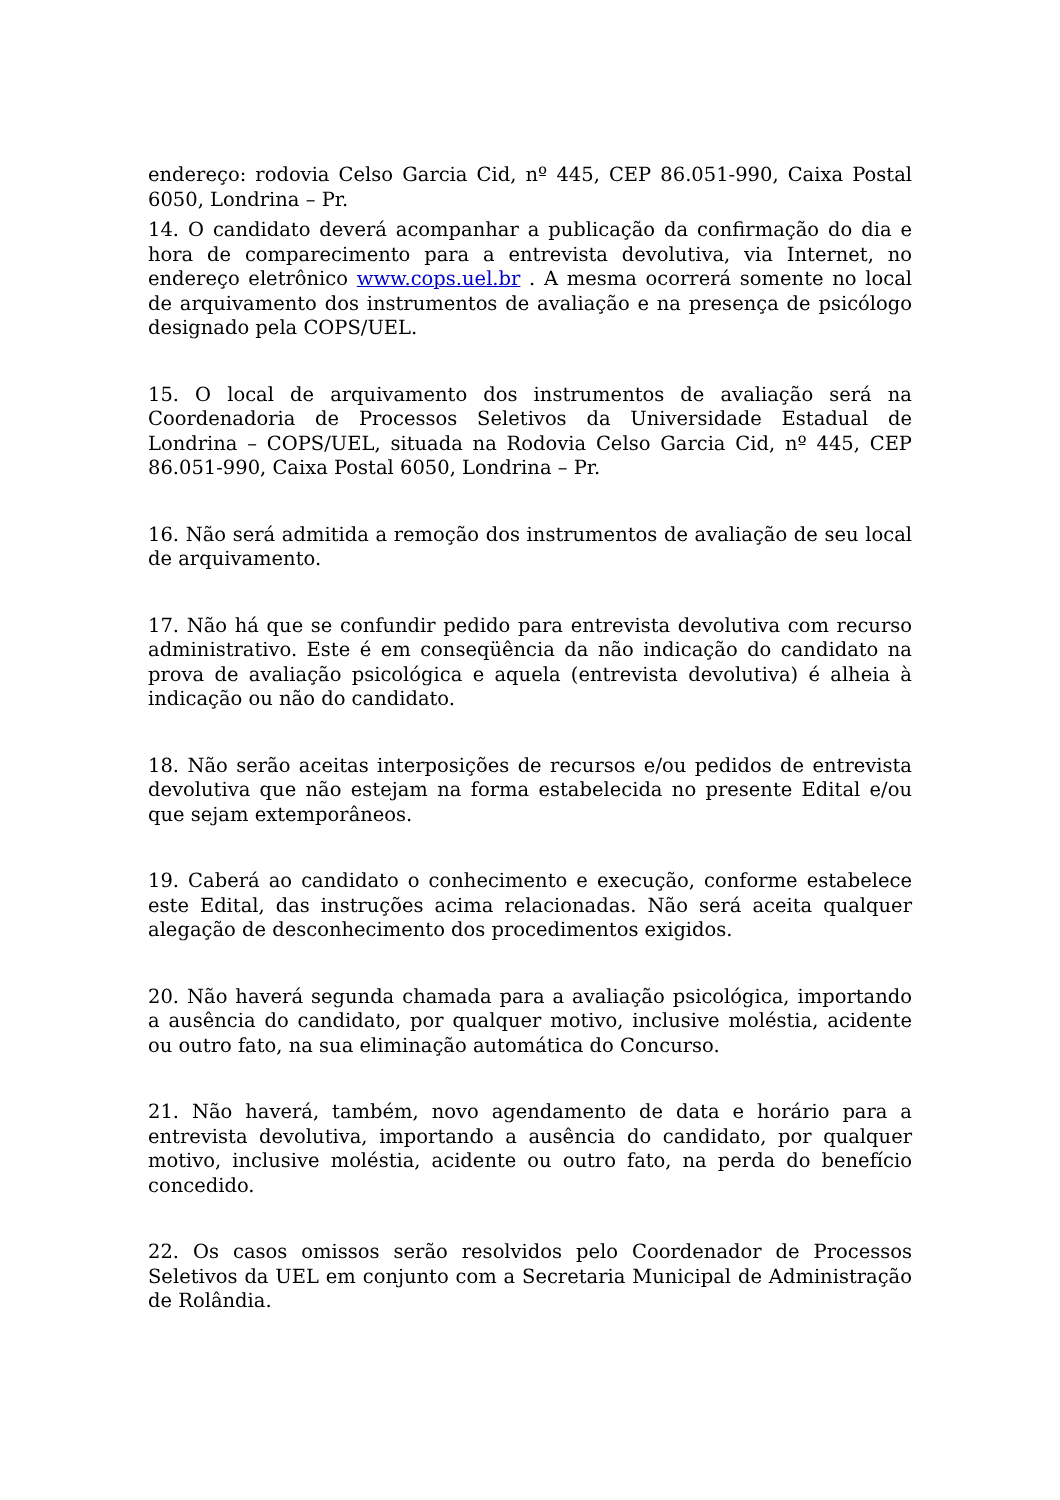endereço: rodovia Celso Garcia Cid, nº 445, CEP 86.051-990, Caixa Postal 6050, Londrina – Pr.
14. O candidato deverá acompanhar a publicação da confirmação do dia e hora de comparecimento para a entrevista devolutiva, via Internet, no endereço eletrônico www.cops.uel.br . A mesma ocorrerá somente no local de arquivamento dos instrumentos de avaliação e na presença de psicólogo designado pela COPS/UEL.
15. O local de arquivamento dos instrumentos de avaliação será na Coordenadoria de Processos Seletivos da Universidade Estadual de Londrina – COPS/UEL, situada na Rodovia Celso Garcia Cid, nº 445, CEP 86.051-990, Caixa Postal 6050, Londrina – Pr.
16. Não será admitida a remoção dos instrumentos de avaliação de seu local de arquivamento.
17. Não há que se confundir pedido para entrevista devolutiva com recurso administrativo. Este é em conseqüência da não indicação do candidato na prova de avaliação psicológica e aquela (entrevista devolutiva) é alheia à indicação ou não do candidato.
18. Não serão aceitas interposições de recursos e/ou pedidos de entrevista devolutiva que não estejam na forma estabelecida no presente Edital e/ou que sejam extemporâneos.
19. Caberá ao candidato o conhecimento e execução, conforme estabelece este Edital, das instruções acima relacionadas. Não será aceita qualquer alegação de desconhecimento dos procedimentos exigidos.
20. Não haverá segunda chamada para a avaliação psicológica, importando a ausência do candidato, por qualquer motivo, inclusive moléstia, acidente ou outro fato, na sua eliminação automática do Concurso.
21. Não haverá, também, novo agendamento de data e horário para a entrevista devolutiva, importando a ausência do candidato, por qualquer motivo, inclusive moléstia, acidente ou outro fato, na perda do benefício concedido.
22. Os casos omissos serão resolvidos pelo Coordenador de Processos Seletivos da UEL em conjunto com a Secretaria Municipal de Administração de Rolândia.